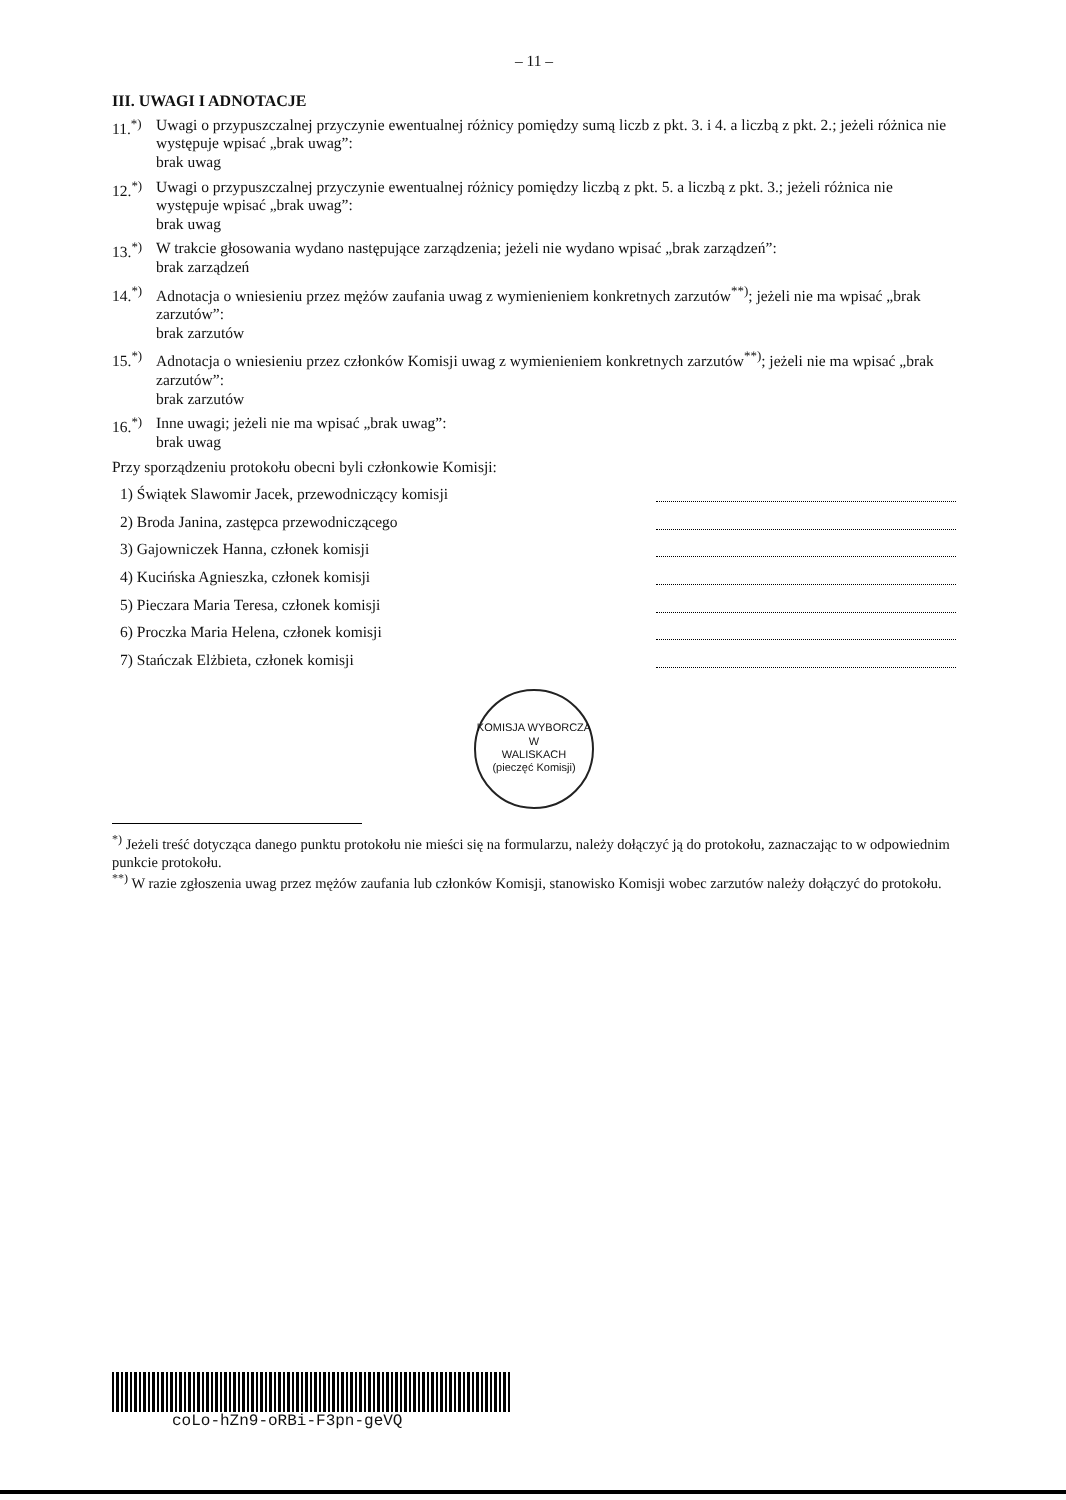– 11 –
III. UWAGI I ADNOTACJE
11.<sup>*)</sup> Uwagi o przypuszczalnej przyczynie ewentualnej różnicy pomiędzy sumą liczb z pkt. 3. i 4. a liczbą z pkt. 2.; jeżeli różnica nie występuje wpisać „brak uwag”:
brak uwag
12.<sup>*)</sup> Uwagi o przypuszczalnej przyczynie ewentualnej różnicy pomiędzy liczbą z pkt. 5. a liczbą z pkt. 3.; jeżeli różnica nie występuje wpisać „brak uwag”:
brak uwag
13.<sup>*)</sup> W trakcie głosowania wydano następujące zarządzenia; jeżeli nie wydano wpisać „brak zarządzeń”:
brak zarządzeń
14.<sup>*)</sup> Adnotacja o wniesieniu przez mężów zaufania uwag z wymienieniem konkretnych zarzutów<sup>**)</sup>; jeżeli nie ma wpisać „brak zarzutów”:
brak zarzutów
15.<sup>*)</sup> Adnotacja o wniesieniu przez członków Komisji uwag z wymienieniem konkretnych zarzutów<sup>**)</sup>; jeżeli nie ma wpisać „brak zarzutów”:
brak zarzutów
16.<sup>*)</sup> Inne uwagi; jeżeli nie ma wpisać „brak uwag”:
brak uwag
Przy sporządzeniu protokołu obecni byli członkowie Komisji:
1) Świątek Slawomir Jacek, przewodniczący komisji
2) Broda Janina, zastępca przewodniczącego
3) Gajowniczek Hanna, członek komisji
4) Kucińska Agnieszka, członek komisji
5) Pieczara Maria Teresa, członek komisji
6) Proczka Maria Helena, członek komisji
7) Stańczak Elżbieta, członek komisji
KOMISJA WYBORCZA
W
WALISKACH
(pieczęć Komisji)
<sup>*)</sup> Jeżeli treść dotycząca danego punktu protokołu nie mieści się na formularzu, należy dołączyć ją do protokołu, zaznaczając to w odpowiednim punkcie protokołu.
<sup>**)</sup> W razie zgłoszenia uwag przez mężów zaufania lub członków Komisji, stanowisko Komisji wobec zarzutów należy dołączyć do protokołu.
coLo-hZn9-oRBi-F3pn-geVQ